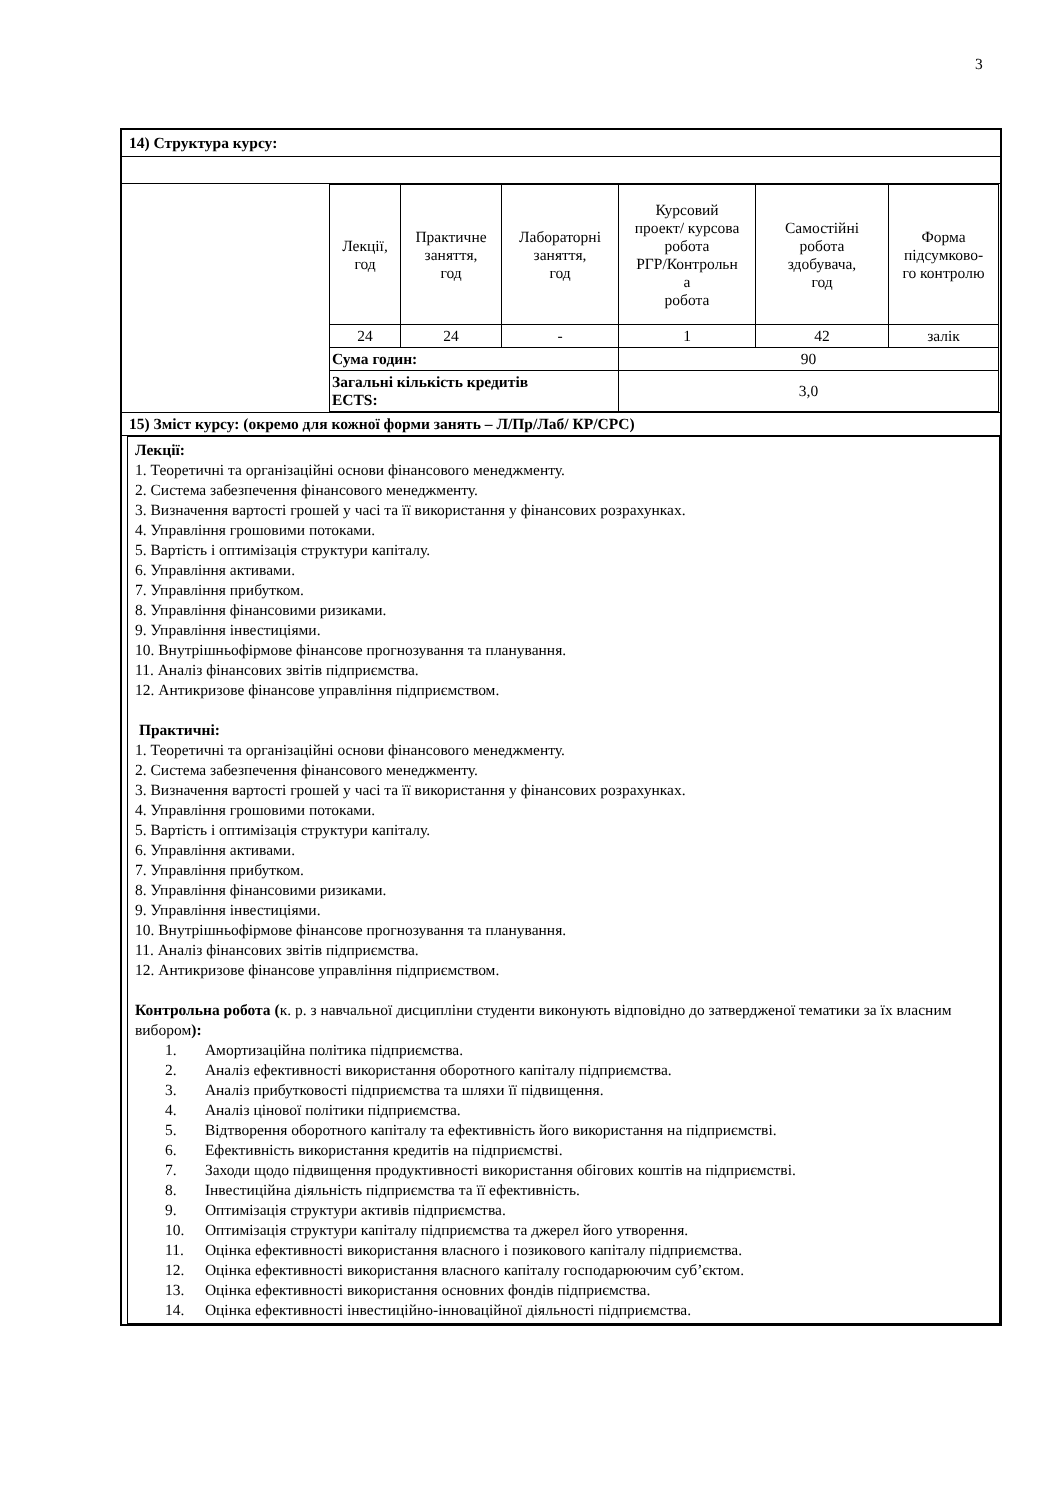3
14) Структура курсу:
| Лекції, год | Практичне заняття, год | Лабораторні заняття, год | Курсовий проект/ курсова робота РГР/Контрольн а робота | Самостійні робота здобувача, год | Форма підсумково- го контролю |
| 24 | 24 | - | 1 | 42 | залік |
| Сума годин: | | | 90 | | |
| Загальні кількість кредитів ECTS: | | | 3,0 | | |
15) Зміст курсу: (окремо для кожної форми занять – Л/Пр/Лаб/ КР/СРС)
Лекції:
1. Теоретичні та організаційні основи фінансового менеджменту.
2. Система забезпечення фінансового менеджменту.
3. Визначення вартості грошей у часі та її використання у фінансових розрахунках.
4. Управління грошовими потоками.
5. Вартість і оптимізація структури капіталу.
6. Управління активами.
7. Управління прибутком.
8. Управління фінансовими ризиками.
9. Управління інвестиціями.
10. Внутрішньофірмове фінансове прогнозування та планування.
11. Аналіз фінансових звітів підприємства.
12. Антикризове фінансове управління підприємством.
Практичні:
1. Теоретичні та організаційні основи фінансового менеджменту.
2. Система забезпечення фінансового менеджменту.
3. Визначення вартості грошей у часі та її використання у фінансових розрахунках.
4. Управління грошовими потоками.
5. Вартість і оптимізація структури капіталу.
6. Управління активами.
7. Управління прибутком.
8. Управління фінансовими ризиками.
9. Управління інвестиціями.
10. Внутрішньофірмове фінансове прогнозування та планування.
11. Аналіз фінансових звітів підприємства.
12. Антикризове фінансове управління підприємством.
Контрольна робота (к. р. з навчальної дисципліни студенти виконують відповідно до затвердженої тематики за їх власним вибором):
1. Амортизаційна політика підприємства.
2. Аналіз ефективності використання оборотного капіталу підприємства.
3. Аналіз прибутковості підприємства та шляхи її підвищення.
4. Аналіз цінової політики підприємства.
5. Відтворення оборотного капіталу та ефективність його використання на підприємстві.
6. Ефективність використання кредитів на підприємстві.
7. Заходи щодо підвищення продуктивності використання обігових коштів на підприємстві.
8. Інвестиційна діяльність підприємства та її ефективність.
9. Оптимізація структури активів підприємства.
10. Оптимізація структури капіталу підприємства та джерел його утворення.
11. Оцінка ефективності використання власного і позикового капіталу підприємства.
12. Оцінка ефективності використання власного капіталу господарюючим суб’єктом.
13. Оцінка ефективності використання основних фондів підприємства.
14. Оцінка ефективності інвестиційно-інноваційної діяльності підприємства.